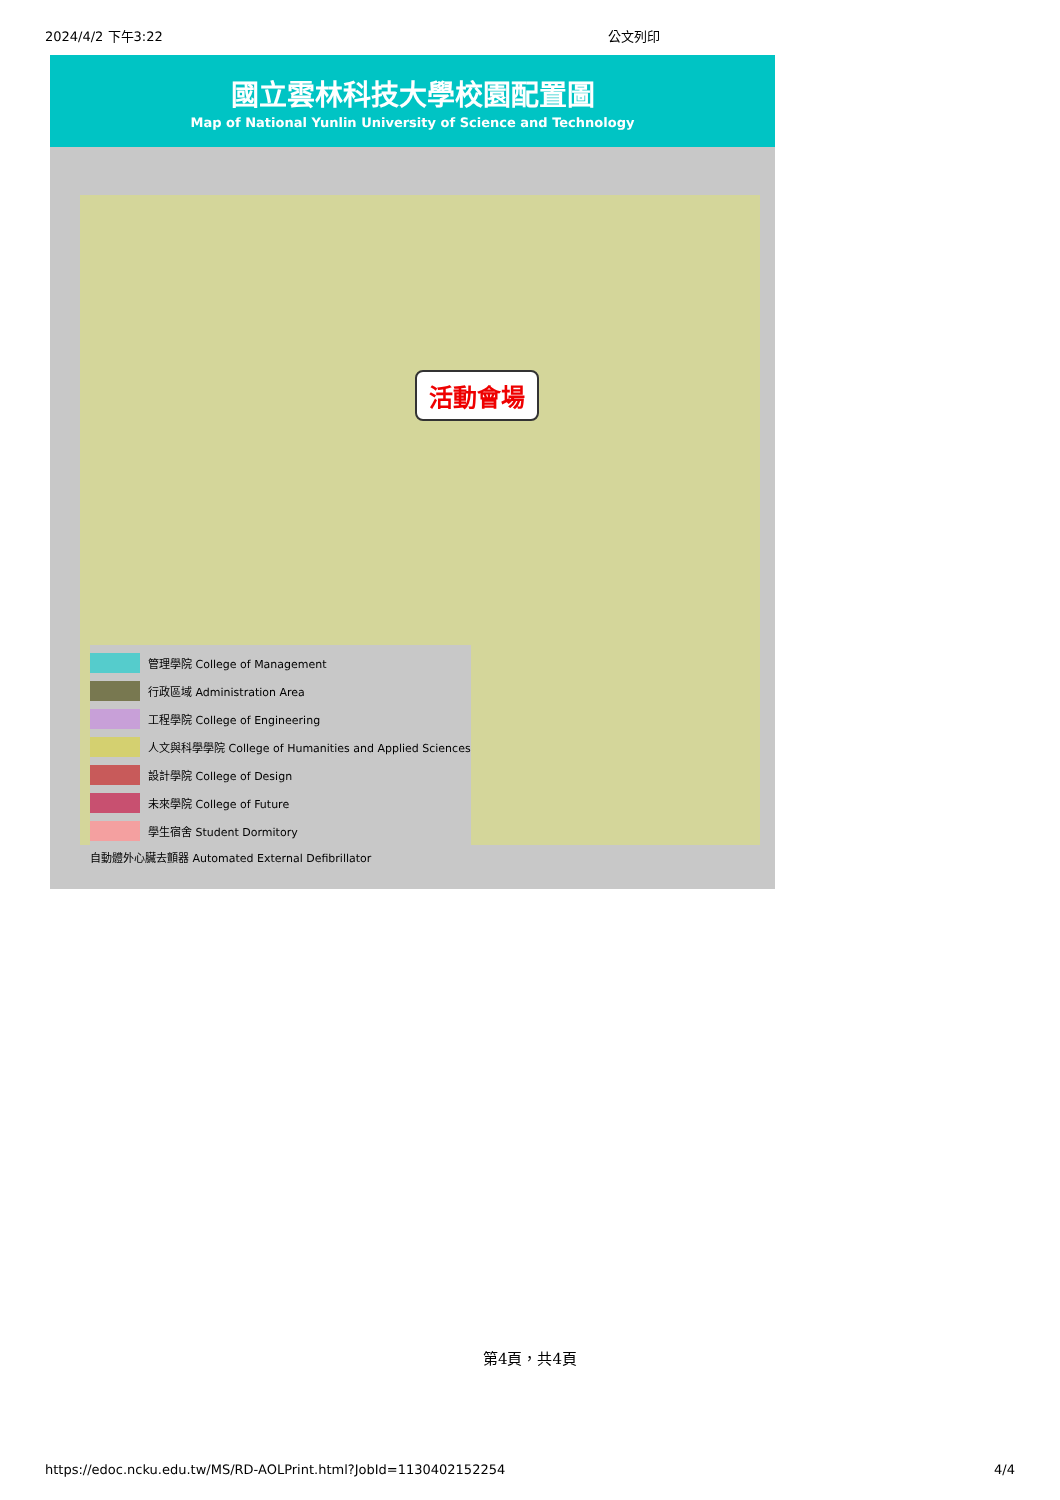2024/4/2 下午3:22 公文列印
國立雲林科技大學校園配置圖
Map of National Yunlin University of Science and Technology
活動會場
管理學院 College of Management
行政區域 Administration Area
工程學院 College of Engineering
人文與科學學院 College of Humanities and Applied Sciences
設計學院 College of Design
未來學院 College of Future
學生宿舍 Student Dormitory
自動體外心臟去顫器 Automated External Defibrillator
第4頁，共4頁
https://edoc.ncku.edu.tw/MS/RD-AOLPrint.html?JobId=1130402152254 4/4